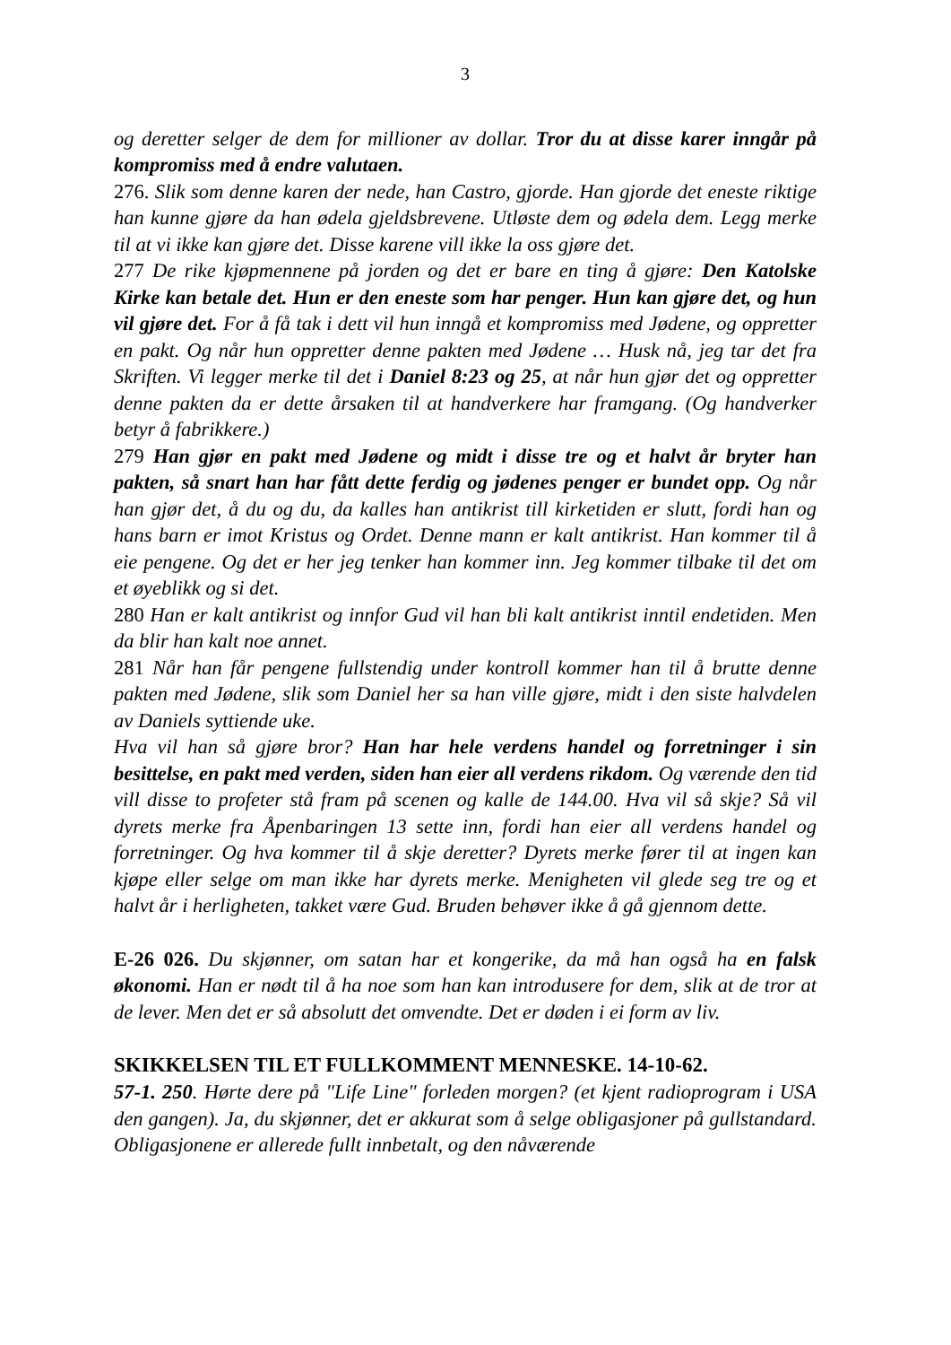3
og deretter selger de dem for millioner av dollar. Tror du at disse karer inngår på kompromiss med å endre valutaen.
276. Slik som denne karen der nede, han Castro, gjorde. Han gjorde det eneste riktige han kunne gjøre da han ødela gjeldsbrevene. Utløste dem og ødela dem. Legg merke til at vi ikke kan gjøre det. Disse karene vill ikke la oss gjøre det.
277 De rike kjøpmennene på jorden og det er bare en ting å gjøre: Den Katolske Kirke kan betale det. Hun er den eneste som har penger. Hun kan gjøre det, og hun vil gjøre det. For å få tak i dett vil hun inngå et kompromiss med Jødene, og oppretter en pakt. Og når hun oppretter denne pakten med Jødene … Husk nå, jeg tar det fra Skriften. Vi legger merke til det i Daniel 8:23 og 25, at når hun gjør det og oppretter denne pakten da er dette årsaken til at handverkere har framgang. (Og handverker betyr å fabrikkere.)
279 Han gjør en pakt med Jødene og midt i disse tre og et halvt år bryter han pakten, så snart han har fått dette ferdig og jødenes penger er bundet opp. Og når han gjør det, å du og du, da kalles han antikrist till kirketiden er slutt, fordi han og hans barn er imot Kristus og Ordet. Denne mann er kalt antikrist. Han kommer til å eie pengene. Og det er her jeg tenker han kommer inn. Jeg kommer tilbake til det om et øyeblikk og si det.
280 Han er kalt antikrist og innfor Gud vil han bli kalt antikrist inntil endetiden. Men da blir han kalt noe annet.
281 Når han får pengene fullstendig under kontroll kommer han til å brutte denne pakten med Jødene, slik som Daniel her sa han ville gjøre, midt i den siste halvdelen av Daniels syttiende uke.
Hva vil han så gjøre bror? Han har hele verdens handel og forretninger i sin besittelse, en pakt med verden, siden han eier all verdens rikdom. Og værende den tid vill disse to profeter stå fram på scenen og kalle de 144.00. Hva vil så skje? Så vil dyrets merke fra Åpenbaringen 13 sette inn, fordi han eier all verdens handel og forretninger. Og hva kommer til å skje deretter? Dyrets merke fører til at ingen kan kjøpe eller selge om man ikke har dyrets merke. Menigheten vil glede seg tre og et halvt år i herligheten, takket være Gud. Bruden behøver ikke å gå gjennom dette.
E-26 026. Du skjønner, om satan har et kongerike, da må han også ha en falsk økonomi. Han er nødt til å ha noe som han kan introdusere for dem, slik at de tror at de lever. Men det er så absolutt det omvendte. Det er døden i ei form av liv.
SKIKKELSEN TIL ET FULLKOMMENT MENNESKE. 14-10-62.
57-1. 250. Hørte dere på "Life Line" forleden morgen? (et kjent radioprogram i USA den gangen). Ja, du skjønner, det er akkurat som å selge obligasjoner på gullstandard. Obligasjonene er allerede fullt innbetalt, og den nåværende